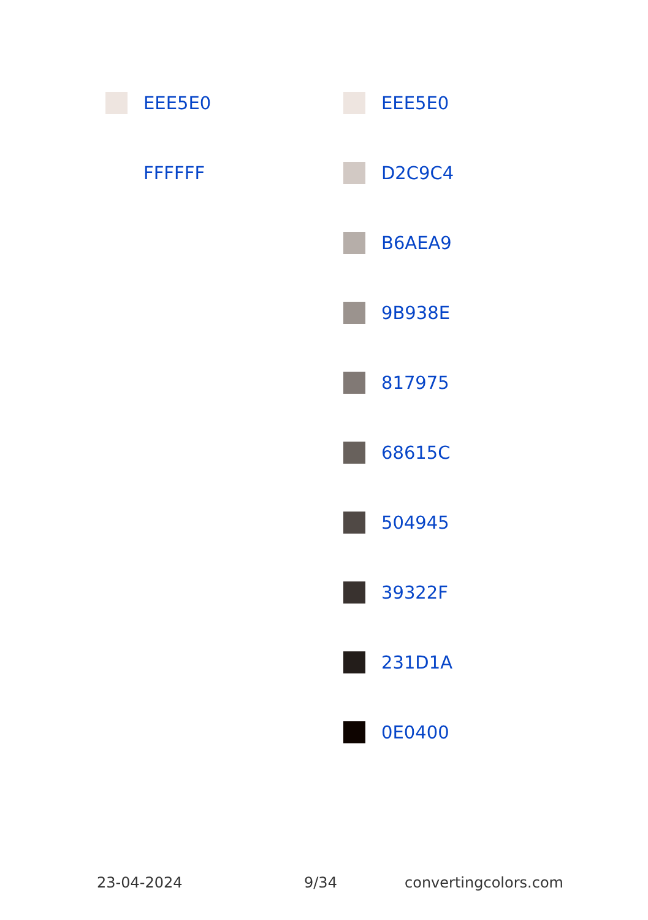EEE5E0
FFFFFF
EEE5E0
D2C9C4
B6AEA9
9B938E
817975
68615C
504945
39322F
231D1A
0E0400
23-04-2024 9/34 convertingcolors.com